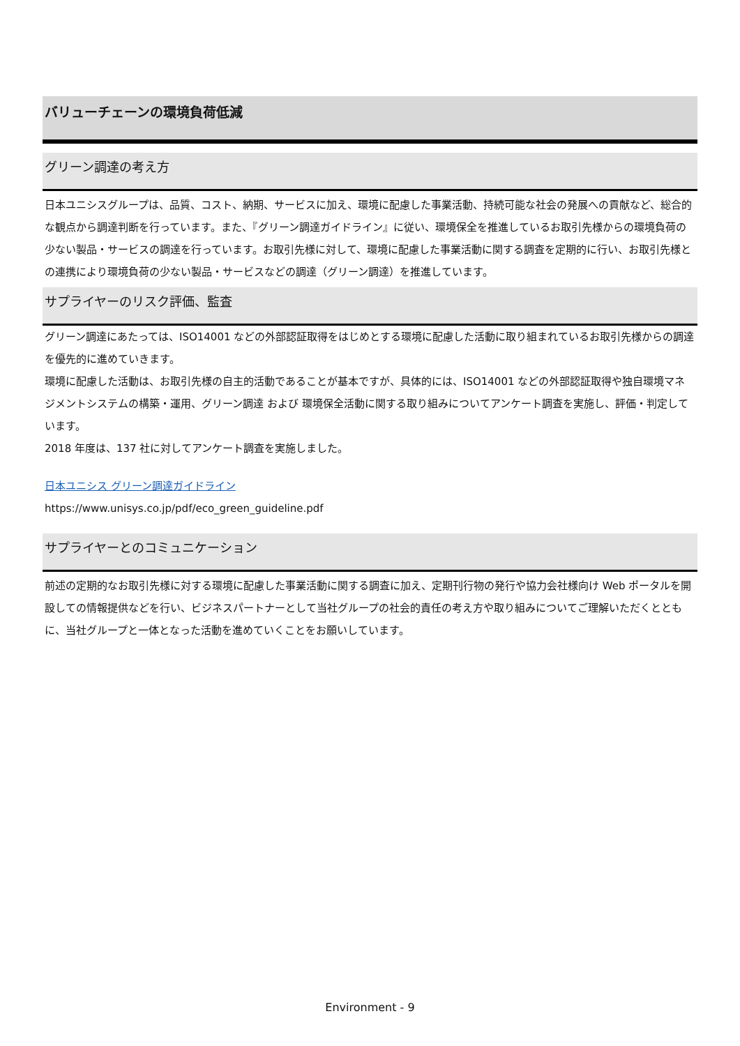バリューチェーンの環境負荷低減
グリーン調達の考え方
日本ユニシスグループは、品質、コスト、納期、サービスに加え、環境に配慮した事業活動、持続可能な社会の発展への貢献など、総合的な観点から調達判断を行っています。また、『グリーン調達ガイドライン』に従い、環境保全を推進しているお取引先様からの環境負荷の少ない製品・サービスの調達を行っています。お取引先様に対して、環境に配慮した事業活動に関する調査を定期的に行い、お取引先様との連携により環境負荷の少ない製品・サービスなどの調達（グリーン調達）を推進しています。
サプライヤーのリスク評価、監査
グリーン調達にあたっては、ISO14001 などの外部認証取得をはじめとする環境に配慮した活動に取り組まれているお取引先様からの調達を優先的に進めていきます。
環境に配慮した活動は、お取引先様の自主的活動であることが基本ですが、具体的には、ISO14001 などの外部認証取得や独自環境マネジメントシステムの構築・運用、グリーン調達 および 環境保全活動に関する取り組みについてアンケート調査を実施し、評価・判定しています。
2018 年度は、137 社に対してアンケート調査を実施しました。
日本ユニシス グリーン調達ガイドライン
https://www.unisys.co.jp/pdf/eco_green_guideline.pdf
サプライヤーとのコミュニケーション
前述の定期的なお取引先様に対する環境に配慮した事業活動に関する調査に加え、定期刊行物の発行や協力会社様向け Web ポータルを開設しての情報提供などを行い、ビジネスパートナーとして当社グループの社会的責任の考え方や取り組みについてご理解いただくとともに、当社グループと一体となった活動を進めていくことをお願いしています。
Environment - 9